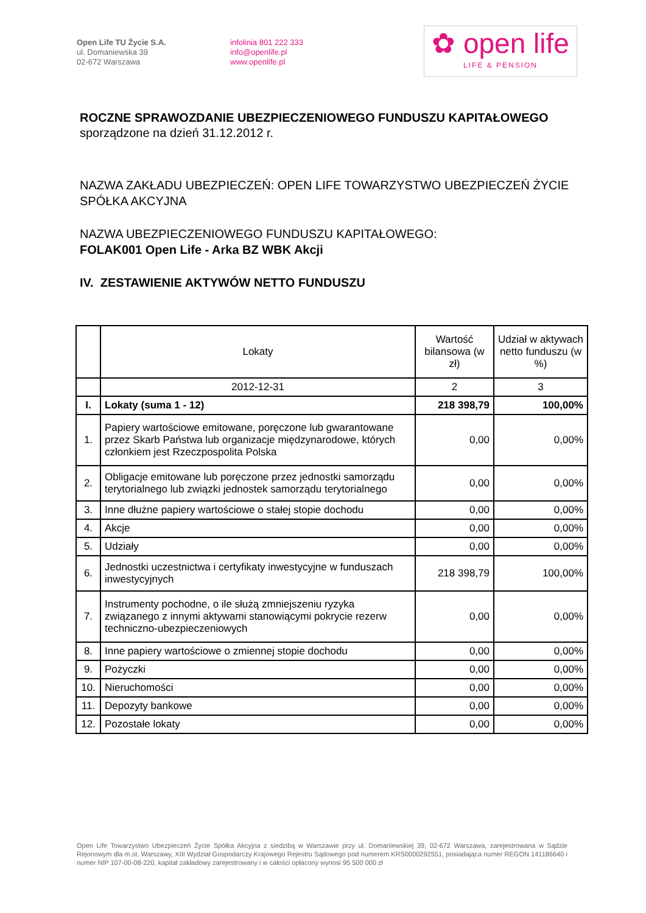Open Life TU Życie S.A.
ul. Domaniewska 39
02-672 Warszawa
infolinia 801 222 333
info@openlife.pl
www.openlife.pl
✿ open life
LIFE & PENSION
ROCZNE SPRAWOZDANIE UBEZPIECZENIOWEGO FUNDUSZU KAPITAŁOWEGO
sporządzone na dzień 31.12.2012 r.
NAZWA ZAKŁADU UBEZPIECZEŃ: OPEN LIFE TOWARZYSTWO UBEZPIECZEŃ ŻYCIE SPÓŁKA AKCYJNA
NAZWA UBEZPIECZENIOWEGO FUNDUSZU KAPITAŁOWEGO:
FOLAK001 Open Life - Arka BZ WBK Akcji
IV. ZESTAWIENIE AKTYWÓW NETTO FUNDUSZU
| | Lokaty | Wartość bilansowa (w zł) | Udział w aktywach netto funduszu (w %) |
| --- | --- | --- | --- |
| | 2012-12-31 | 2 | 3 |
| I. | Lokaty (suma 1 - 12) | 218 398,79 | 100,00% |
| 1. | Papiery wartościowe emitowane, poręczone lub gwarantowane przez Skarb Państwa lub organizacje międzynarodowe, których członkiem jest Rzeczpospolita Polska | 0,00 | 0,00% |
| 2. | Obligacje emitowane lub poręczone przez jednostki samorządu terytorialnego lub związki jednostek samorządu terytorialnego | 0,00 | 0,00% |
| 3. | Inne dłużne papiery wartościowe o stałej stopie dochodu | 0,00 | 0,00% |
| 4. | Akcje | 0,00 | 0,00% |
| 5. | Udziały | 0,00 | 0,00% |
| 6. | Jednostki uczestnictwa i certyfikaty inwestycyjne w funduszach inwestycyjnych | 218 398,79 | 100,00% |
| 7. | Instrumenty pochodne, o ile służą zmniejszeniu ryzyka związanego z innymi aktywami stanowiącymi pokrycie rezerw techniczno-ubezpieczeniowych | 0,00 | 0,00% |
| 8. | Inne papiery wartościowe o zmiennej stopie dochodu | 0,00 | 0,00% |
| 9. | Pożyczki | 0,00 | 0,00% |
| 10. | Nieruchomości | 0,00 | 0,00% |
| 11. | Depozyty bankowe | 0,00 | 0,00% |
| 12. | Pozostałe lokaty | 0,00 | 0,00% |
Open Life Towarzystwo Ubezpieczeń Życie Spółka Akcyjna z siedzibą w Warszawie przy ul. Domaniewskiej 39, 02-672 Warszawa, zarejestrowana w Sądzie Rejonowym dla m.st. Warszawy, XIII Wydział Gospodarczy Krajowego Rejestru Sądowego pod numerem KRS0000292551, posiadająca numer REGON 141186640 i numer NIP 107-00-08-220, kapitał zakładowy zarejestrowany i w całości opłacony wynosi 95 500 000 zł